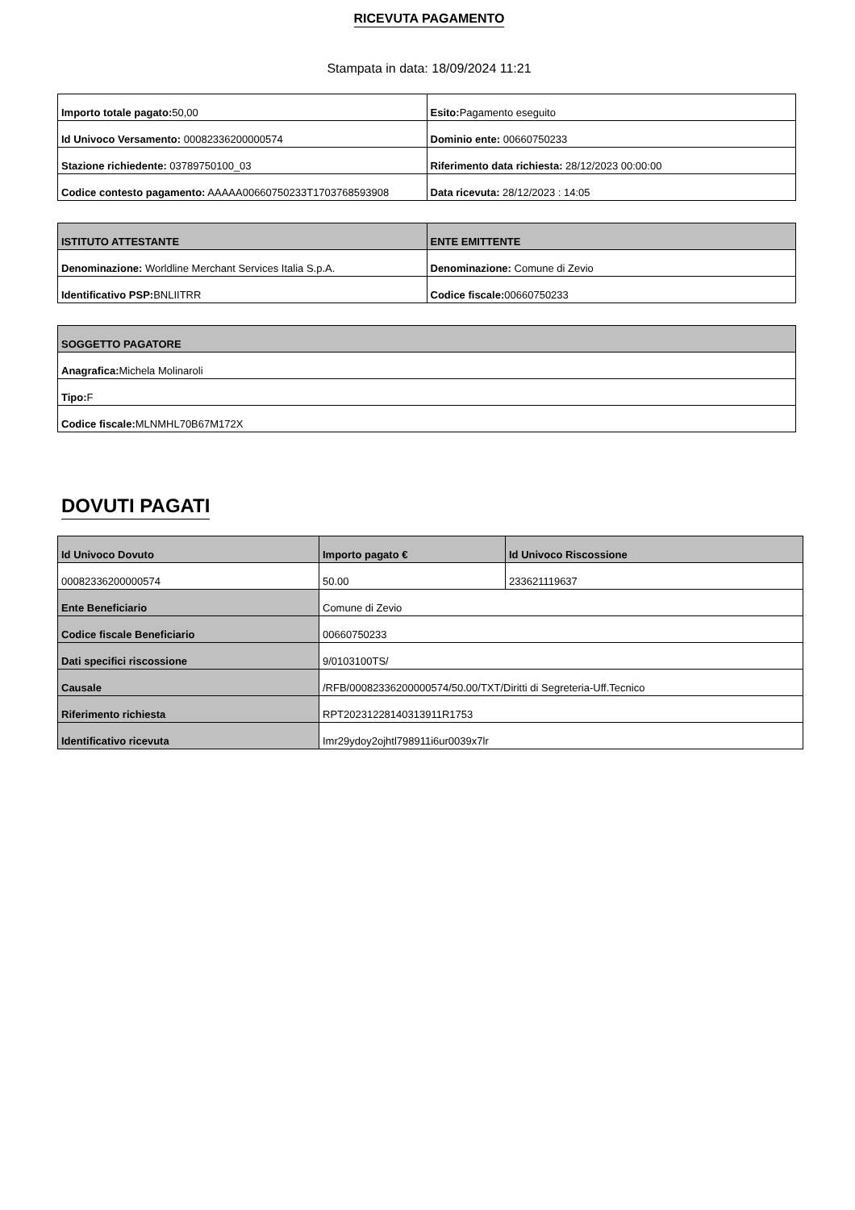RICEVUTA PAGAMENTO
Stampata in data: 18/09/2024 11:21
| Importo totale pagato: 50,00 | Esito: Pagamento eseguito |
| Id Univoco Versamento: 00082336200000574 | Dominio ente: 00660750233 |
| Stazione richiedente: 03789750100_03 | Riferimento data richiesta: 28/12/2023 00:00:00 |
| Codice contesto pagamento: AAAAA00660750233T1703768593908 | Data ricevuta: 28/12/2023 : 14:05 |
| ISTITUTO ATTESTANTE | ENTE EMITTENTE |
| --- | --- |
| Denominazione: Worldline Merchant Services Italia S.p.A. | Denominazione: Comune di Zevio |
| Identificativo PSP: BNLIITRR | Codice fiscale: 00660750233 |
| SOGGETTO PAGATORE |
| --- |
| Anagrafica: Michela Molinaroli |
| Tipo: F |
| Codice fiscale: MLNMHL70B67M172X |
DOVUTI PAGATI
| Id Univoco Dovuto | Importo pagato € | Id Univoco Riscossione |
| --- | --- | --- |
| 00082336200000574 | 50.00 | 233621119637 |
| Ente Beneficiario | Comune di Zevio | |
| Codice fiscale Beneficiario | 00660750233 | |
| Dati specifici riscossione | 9/0103100TS/ | |
| Causale | /RFB/00082336200000574/50.00/TXT/Diritti di Segreteria-Uff.Tecnico | |
| Riferimento richiesta | RPT20231228140313911R1753 | |
| Identificativo ricevuta | Imr29ydoy2ojhtl798911i6ur0039x7lr | |